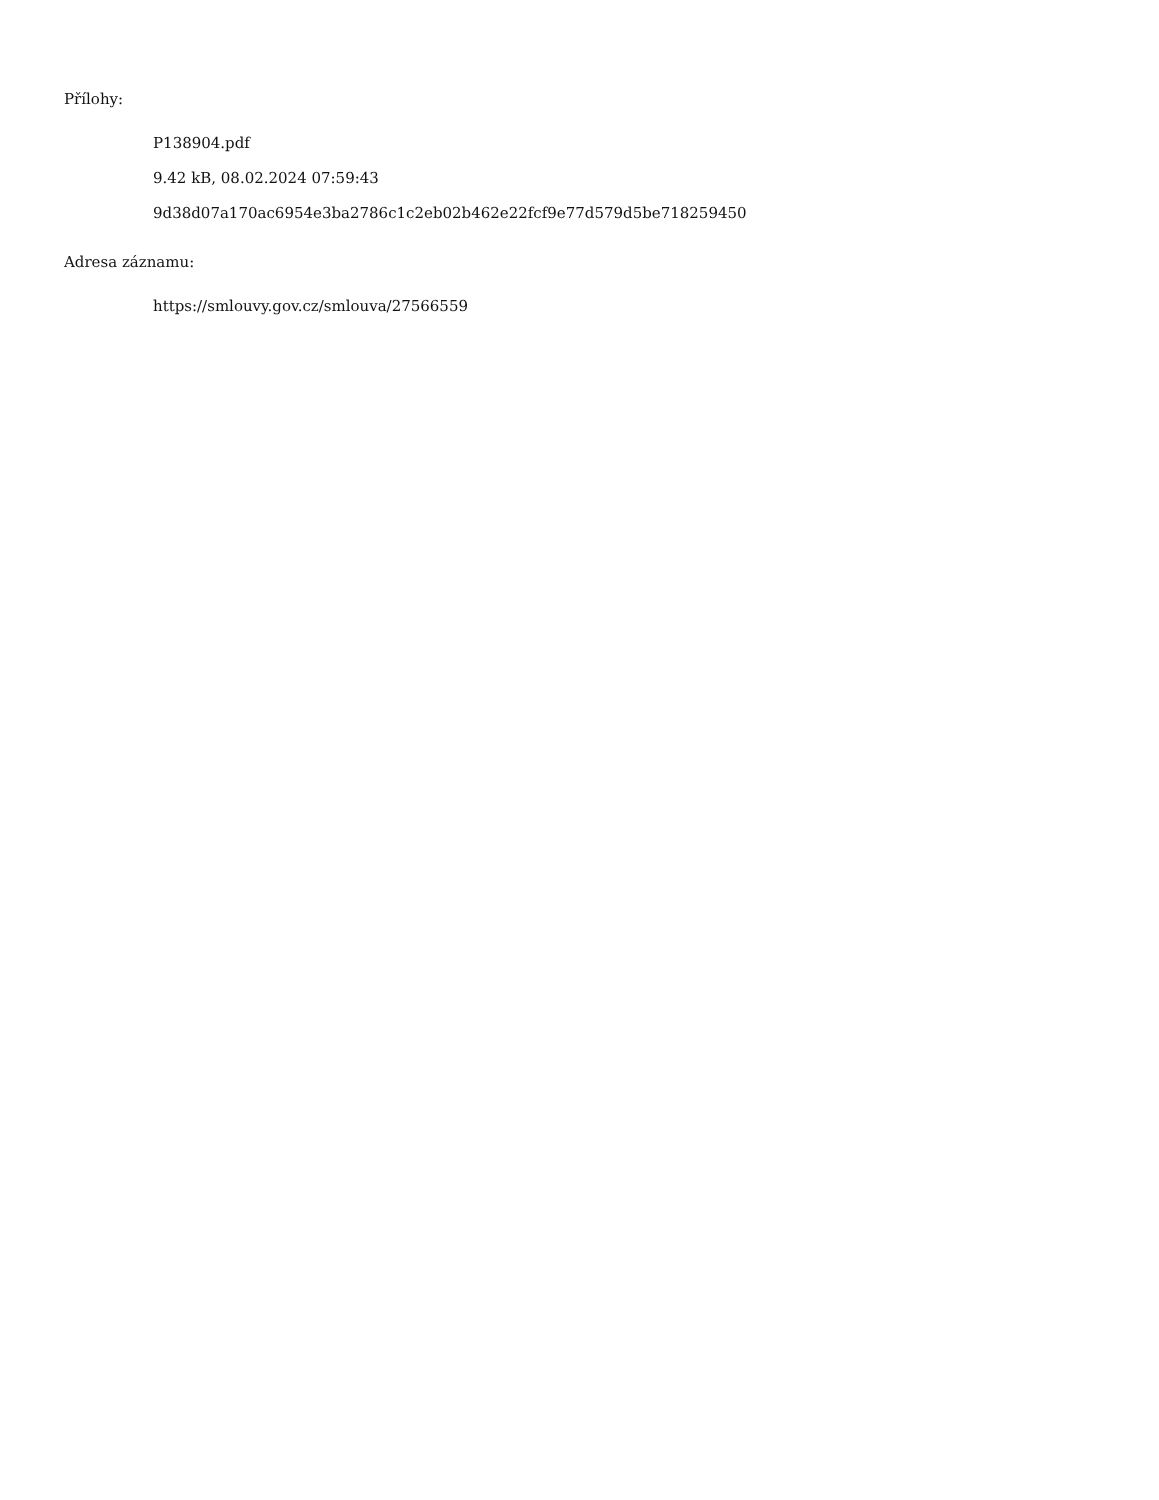Přílohy:
P138904.pdf
9.42 kB, 08.02.2024 07:59:43
9d38d07a170ac6954e3ba2786c1c2eb02b462e22fcf9e77d579d5be718259450
Adresa záznamu:
https://smlouvy.gov.cz/smlouva/27566559